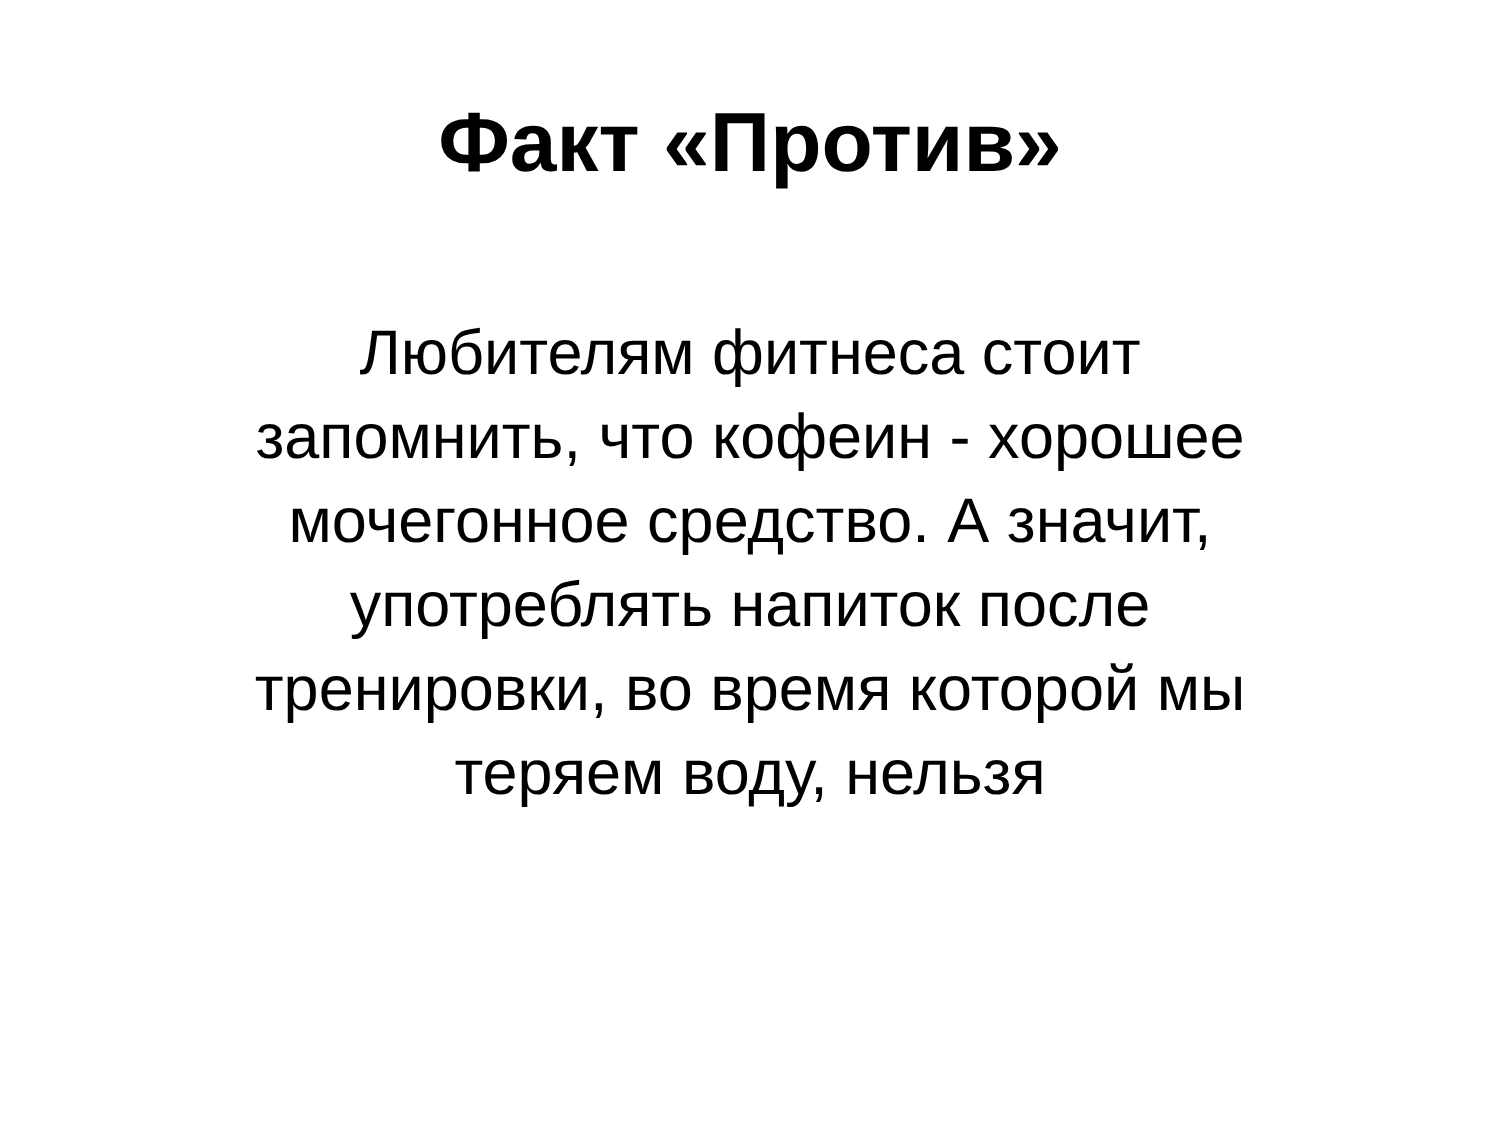Факт «Против»
Любителям фитнеса стоит
запомнить, что кофеин - хорошее
мочегонное средство. А значит,
употреблять напиток после
тренировки, во время которой мы
теряем воду, нельзя